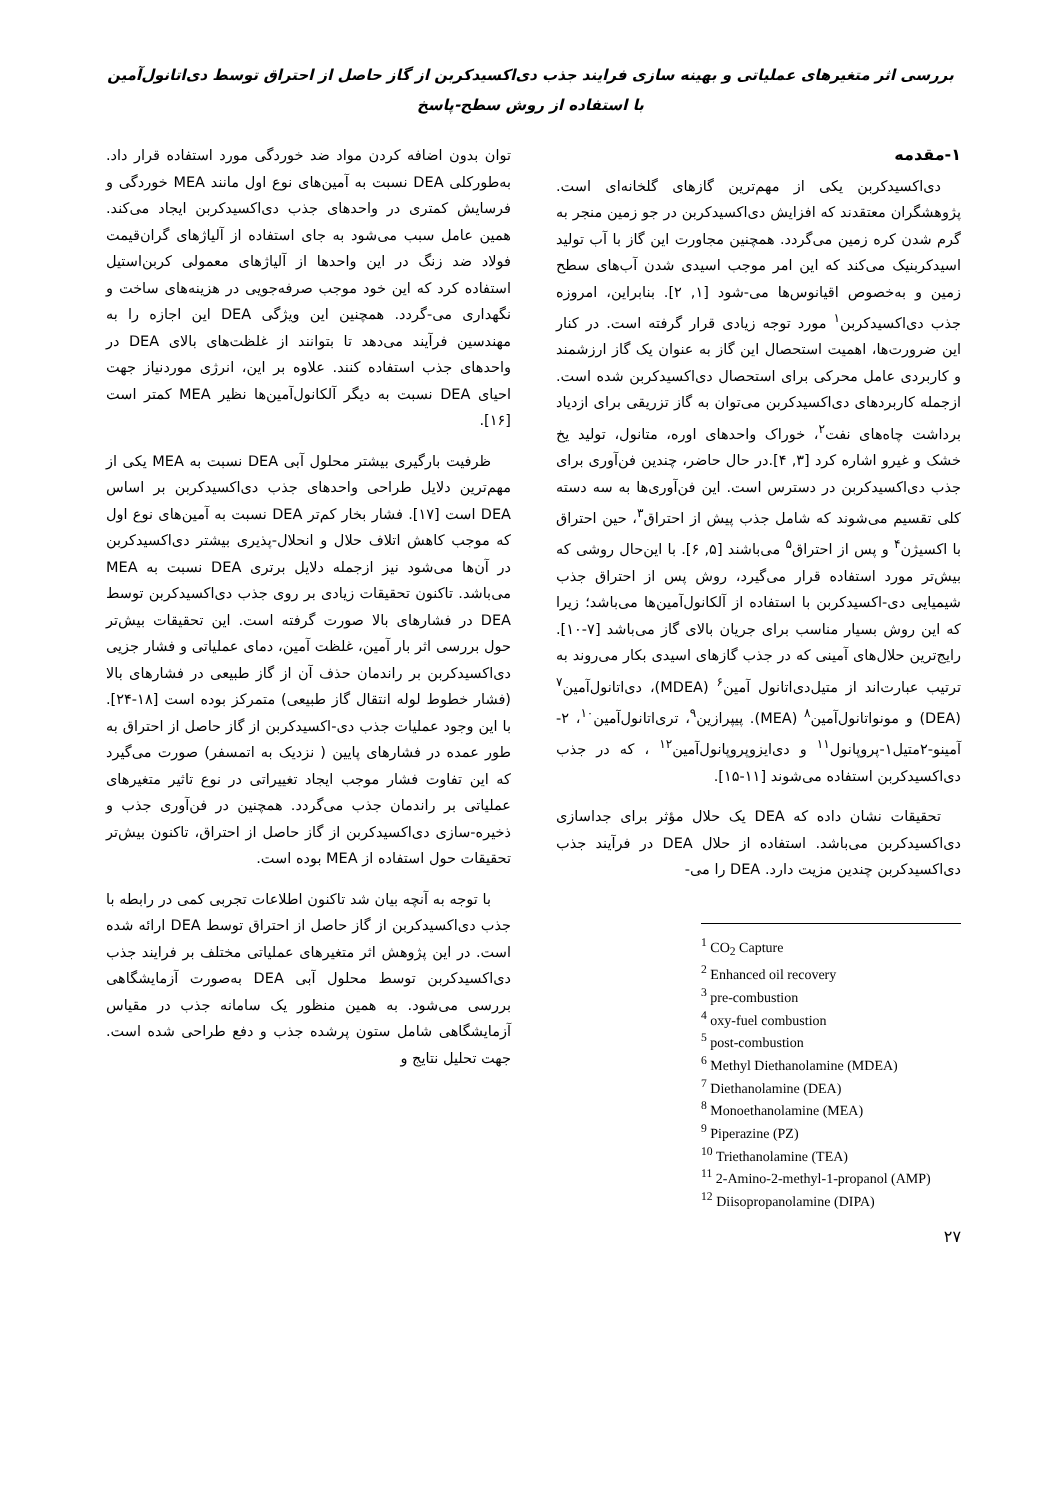بررسی اثر متغیرهای عملیاتی و بهینه سازی فرایند جذب دی‌اکسیدکربن از گاز حاصل از احتراق توسط دی‌اتانول‌آمین با استفاده از روش سطح-پاسخ
۱-مقدمه
دی‌اکسیدکربن یکی از مهم‌ترین گازهای گلخانه‌ای است. پژوهشگران معتقدند که افزایش دی‌اکسیدکربن در جو زمین منجر به گرم شدن کره زمین می‌گردد. همچنین مجاورت این گاز با آب تولید اسیدکربنیک می‌کند که این امر موجب اسیدی شدن آب‌های سطح زمین و به‌خصوص اقیانوس‌ها می-شود [۱, ۲]. بنابراین، امروزه جذب دی‌اکسیدکربن<sup>۱</sup> مورد توجه زیادی قرار گرفته است. در کنار این ضرورت‌ها، اهمیت استحصال این گاز به عنوان یک گاز ارزشمند و کاربردی عامل محرکی برای استحصال دی‌اکسیدکربن شده است. ازجمله کاربردهای دی‌اکسیدکربن می‌توان به گاز تزریقی برای ازدیاد برداشت چاه‌های نفت<sup>۲</sup>، خوراک واحدهای اوره، متانول، تولید یخ خشک و غیرو اشاره کرد [۳, ۴].در حال حاضر، چندین فن‌آوری برای جذب دی‌اکسیدکربن در دسترس است. این فن‌آوری‌ها به سه دسته کلی تقسیم می‌شوند که شامل جذب پیش از احتراق<sup>۳</sup>، حین احتراق با اکسیژن<sup>۴</sup> و پس از احتراق<sup>۵</sup> می‌باشند [۵, ۶]. با این‌حال روشی که بیش‌تر مورد استفاده قرار می‌گیرد، روش پس از احتراق جذب شیمیایی دی-اکسیدکربن با استفاده از آلکانول‌آمین‌ها می‌باشد؛ زیرا که این روش بسیار مناسب برای جریان بالای گاز می‌باشد [۷-۱۰]. رایج‌ترین حلال‌های آمینی که در جذب گازهای اسیدی بکار می‌روند به ترتیب عبارت‌اند از متیل‌دی‌اتانول آمین<sup>۶</sup> (MDEA)، دی‌اتانول‌آمین<sup>۷</sup> (DEA) و مونواتانول‌آمین<sup>۸</sup> (MEA). پیپرازین<sup>۹</sup>، تری‌اتانول‌آمین<sup>۱۰</sup>، ۲-آمینو-۲متیل۱-پروپانول<sup>۱۱</sup> و دی‌ایزوپروپانول‌آمین<sup>۱۲</sup> ، که در جذب دی‌اکسیدکربن استفاده می‌شوند [۱۱-۱۵].
تحقیقات نشان داده که DEA یک حلال مؤثر برای جداسازی دی‌اکسیدکربن می‌باشد. استفاده از حلال DEA در فرآیند جذب دی‌اکسیدکربن چندین مزیت دارد. DEA را می-
<sup>1</sup> CO<sub>2</sub> Capture
<sup>2</sup> Enhanced oil recovery
<sup>3</sup> pre-combustion
<sup>4</sup> oxy-fuel combustion
<sup>5</sup> post-combustion
<sup>6</sup> Methyl Diethanolamine (MDEA)
<sup>7</sup> Diethanolamine (DEA)
<sup>8</sup> Monoethanolamine (MEA)
<sup>9</sup> Piperazine (PZ)
<sup>10</sup> Triethanolamine (TEA)
<sup>11</sup> 2-Amino-2-methyl-1-propanol (AMP)
<sup>12</sup> Diisopropanolamine (DIPA)
۲۷
توان بدون اضافه کردن مواد ضد خوردگی مورد استفاده قرار داد. به‌طورکلی DEA نسبت به آمین‌های نوع اول مانند MEA خوردگی و فرسایش کمتری در واحدهای جذب دی‌اکسیدکربن ایجاد می‌کند. همین عامل سبب می‌شود به جای استفاده از آلیاژهای گران‌قیمت فولاد ضد زنگ در این واحدها از آلیاژهای معمولی کربن‌استیل استفاده کرد که این خود موجب صرفه‌جویی در هزینه‌های ساخت و نگهداری می-گردد. همچنین این ویژگی DEA این اجازه را به مهندسین فرآیند می‌دهد تا بتوانند از غلظت‌های بالای DEA در واحدهای جذب استفاده کنند. علاوه بر این، انرژی موردنیاز جهت احیای DEA نسبت به دیگر آلکانول‌آمین‌ها نظیر MEA کمتر است [۱۶].
ظرفیت بارگیری بیشتر محلول آبی DEA نسبت به MEA یکی از مهم‌ترین دلایل طراحی واحدهای جذب دی‌اکسیدکربن بر اساس DEA است [۱۷]. فشار بخار کم‌تر DEA نسبت به آمین‌های نوع اول که موجب کاهش اتلاف حلال و انحلال-پذیری بیشتر دی‌اکسیدکربن در آن‌ها می‌شود نیز ازجمله دلایل برتری DEA نسبت به MEA می‌باشد. تاکنون تحقیقات زیادی بر روی جذب دی‌اکسیدکربن توسط DEA در فشارهای بالا صورت گرفته است. این تحقیقات بیش‌تر حول بررسی اثر بار آمین، غلظت آمین، دمای عملیاتی و فشار جزیی دی‌اکسیدکربن بر راندمان حذف آن از گاز طبیعی در فشارهای بالا (فشار خطوط لوله انتقال گاز طبیعی) متمرکز بوده است [۱۸-۲۴]. با این وجود عملیات جذب دی-اکسیدکربن از گاز حاصل از احتراق به طور عمده در فشارهای پایین ( نزدیک به اتمسفر) صورت می‌گیرد که این تفاوت فشار موجب ایجاد تغییراتی در نوع تاثیر متغیرهای عملیاتی بر راندمان جذب می‌گردد. همچنین در فن‌آوری جذب و ذخیره-سازی دی‌اکسیدکربن از گاز حاصل از احتراق، تاکنون بیش‌تر تحقیقات حول استفاده از MEA بوده است.
با توجه به آنچه بیان شد تاکنون اطلاعات تجربی کمی در رابطه با جذب دی‌اکسیدکربن از گاز حاصل از احتراق توسط DEA ارائه شده است. در این پژوهش اثر متغیرهای عملیاتی مختلف بر فرایند جذب دی‌اکسیدکربن توسط محلول آبی DEA به‌صورت آزمایشگاهی بررسی می‌شود. به همین منظور یک سامانه جذب در مقیاس آزمایشگاهی شامل ستون پرشده جذب و دفع طراحی شده است. جهت تحلیل نتایج و